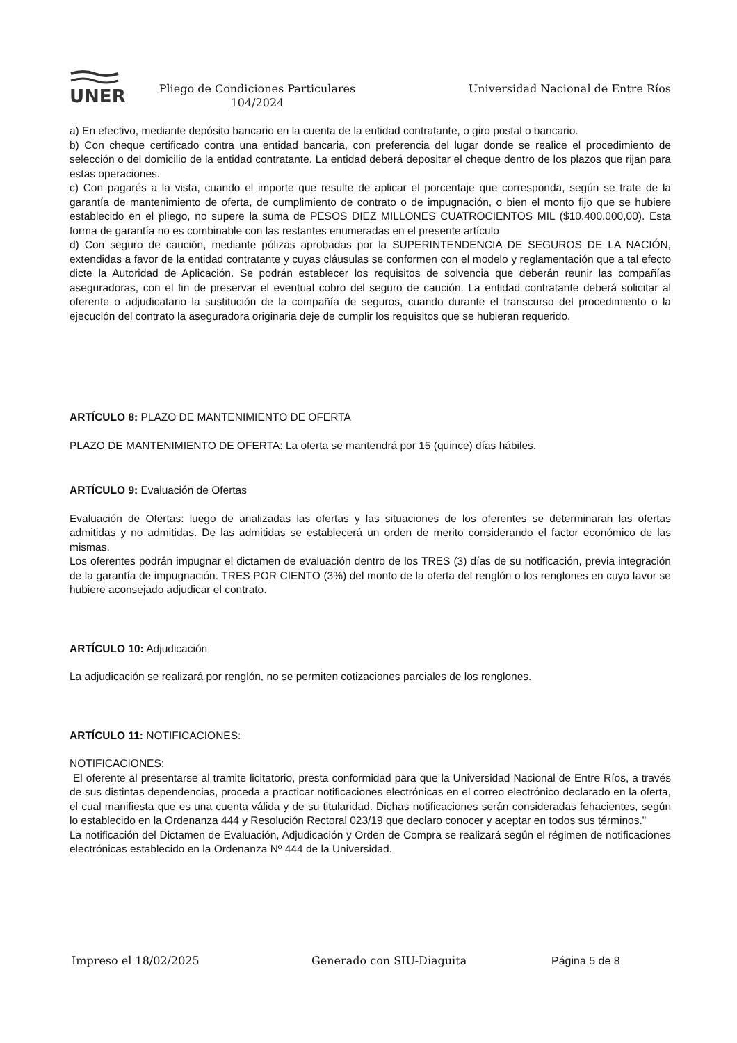UNER
Pliego de Condiciones Particulares
104/2024
Universidad Nacional de Entre Ríos
a) En efectivo, mediante depósito bancario en la cuenta de la entidad contratante, o giro postal o bancario.
b) Con cheque certificado contra una entidad bancaria, con preferencia del lugar donde se realice el procedimiento de selección o del domicilio de la entidad contratante. La entidad deberá depositar el cheque dentro de los plazos que rijan para estas operaciones.
c) Con pagarés a la vista, cuando el importe que resulte de aplicar el porcentaje que corresponda, según se trate de la garantía de mantenimiento de oferta, de cumplimiento de contrato o de impugnación, o bien el monto fijo que se hubiere establecido en el pliego, no supere la suma de PESOS DIEZ MILLONES CUATROCIENTOS MIL ($10.400.000,00). Esta forma de garantía no es combinable con las restantes enumeradas en el presente artículo
d) Con seguro de caución, mediante pólizas aprobadas por la SUPERINTENDENCIA DE SEGUROS DE LA NACIÓN, extendidas a favor de la entidad contratante y cuyas cláusulas se conformen con el modelo y reglamentación que a tal efecto dicte la Autoridad de Aplicación. Se podrán establecer los requisitos de solvencia que deberán reunir las compañías aseguradoras, con el fin de preservar el eventual cobro del seguro de caución. La entidad contratante deberá solicitar al oferente o adjudicatario la sustitución de la compañía de seguros, cuando durante el transcurso del procedimiento o la ejecución del contrato la aseguradora originaria deje de cumplir los requisitos que se hubieran requerido.
ARTÍCULO 8: PLAZO DE MANTENIMIENTO DE OFERTA
PLAZO DE MANTENIMIENTO DE OFERTA: La oferta se mantendrá por 15 (quince) días hábiles.
ARTÍCULO 9: Evaluación de Ofertas
Evaluación de Ofertas: luego de analizadas las ofertas y las situaciones de los oferentes se determinaran las ofertas admitidas y no admitidas. De las admitidas se establecerá un orden de merito considerando el factor económico de las mismas.
Los oferentes podrán impugnar el dictamen de evaluación dentro de los TRES (3) días de su notificación, previa integración de la garantía de impugnación. TRES POR CIENTO (3%) del monto de la oferta del renglón o los renglones en cuyo favor se hubiere aconsejado adjudicar el contrato.
ARTÍCULO 10: Adjudicación
La adjudicación se realizará por renglón, no se permiten cotizaciones parciales de los renglones.
ARTÍCULO 11: NOTIFICACIONES:
NOTIFICACIONES:
El oferente al presentarse al tramite licitatorio, presta conformidad para que la Universidad Nacional de Entre Ríos, a través de sus distintas dependencias, proceda a practicar notificaciones electrónicas en el correo electrónico declarado en la oferta, el cual manifiesta que es una cuenta válida y de su titularidad. Dichas notificaciones serán consideradas fehacientes, según lo establecido en la Ordenanza 444 y Resolución Rectoral 023/19 que declaro conocer y aceptar en todos sus términos."
La notificación del Dictamen de Evaluación, Adjudicación y Orden de Compra se realizará según el régimen de notificaciones electrónicas establecido en la Ordenanza Nº 444 de la Universidad.
Impreso el 18/02/2025 Generado con SIU-Diaguita Página 5 de 8